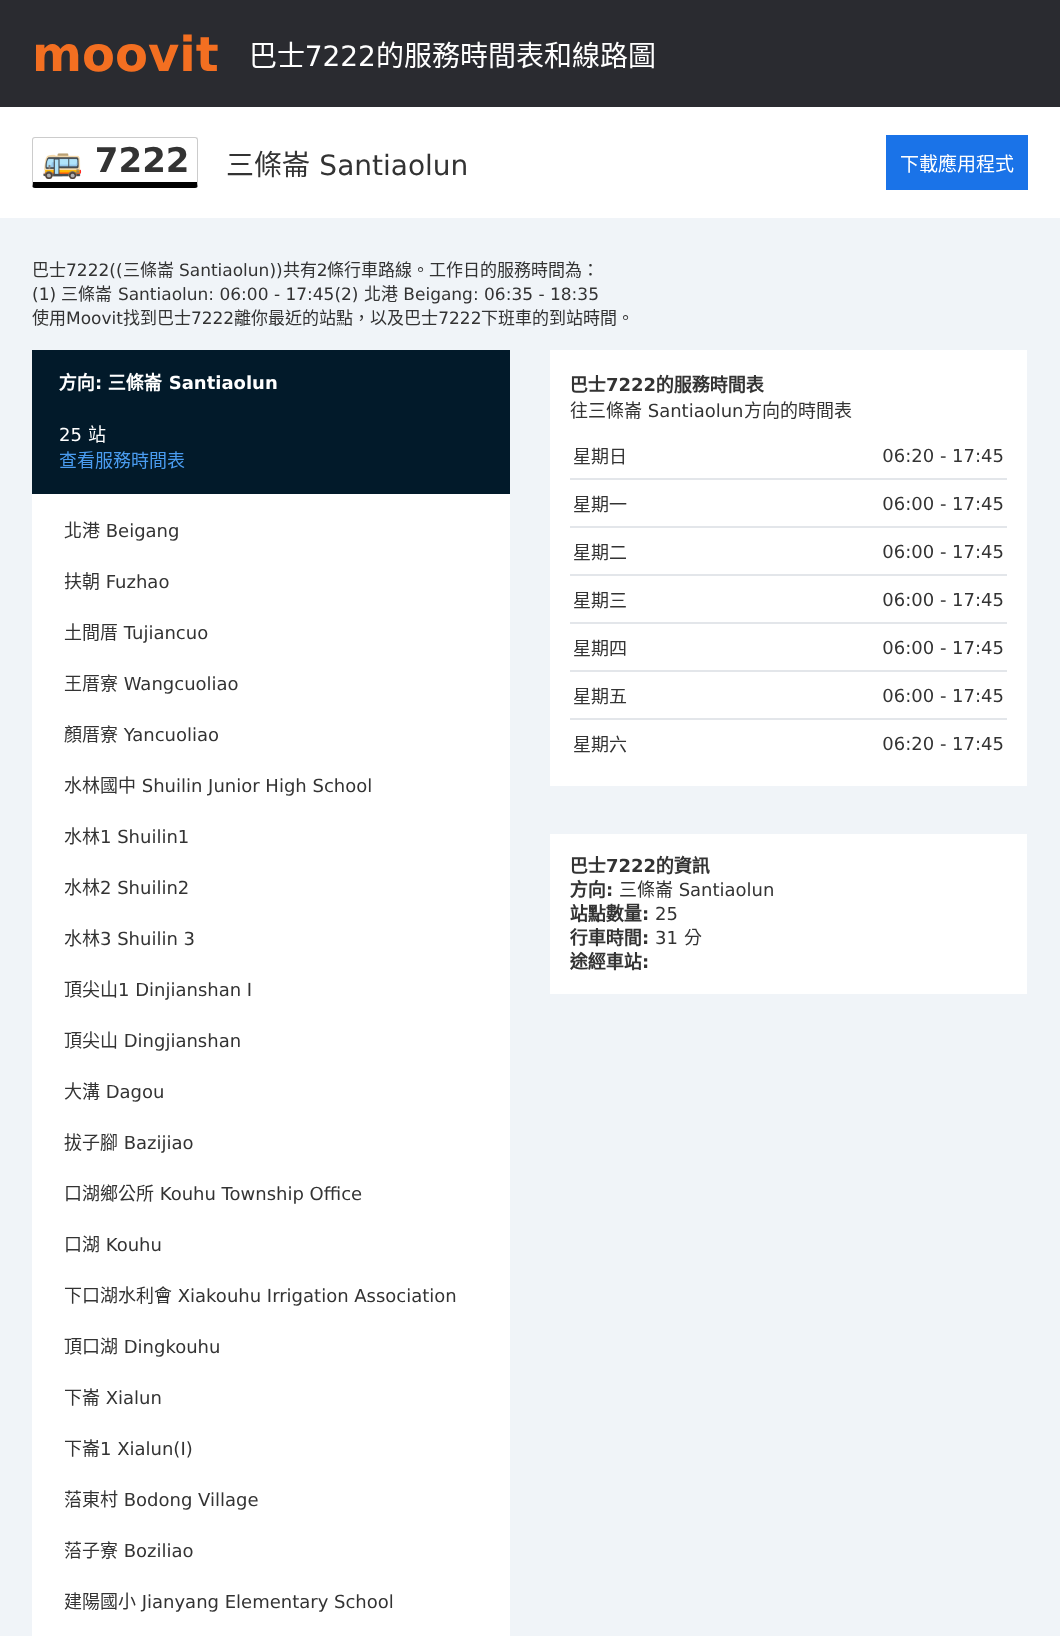moovit
巴士7222的服務時間表和線路圖
🚌 7222 三條崙 Santiaolun 下載應用程式
巴士7222((三條崙 Santiaolun))共有2條行車路線。工作日的服務時間為：
(1) 三條崙 Santiaolun: 06:00 - 17:45(2) 北港 Beigang: 06:35 - 18:35
使用Moovit找到巴士7222離你最近的站點，以及巴士7222下班車的到站時間。
方向: 三條崙 Santiaolun
25 站
查看服務時間表
北港 Beigang
扶朝 Fuzhao
土間厝 Tujiancuo
王厝寮 Wangcuoliao
顏厝寮 Yancuoliao
水林國中 Shuilin Junior High School
水林1 Shuilin1
水林2 Shuilin2
水林3 Shuilin 3
頂尖山1 Dinjianshan I
頂尖山 Dingjianshan
大溝 Dagou
拔子腳 Bazijiao
口湖鄉公所 Kouhu Township Office
口湖 Kouhu
下口湖水利會 Xiakouhu Irrigation Association
頂口湖 Dingkouhu
下崙 Xialun
下崙1 Xialun(I)
菭東村 Bodong Village
菭子寮 Boziliao
建陽國小 Jianyang Elementary School
巴士7222的服務時間表
往三條崙 Santiaolun方向的時間表
| 星期日 | 06:20 - 17:45 |
| 星期一 | 06:00 - 17:45 |
| 星期二 | 06:00 - 17:45 |
| 星期三 | 06:00 - 17:45 |
| 星期四 | 06:00 - 17:45 |
| 星期五 | 06:00 - 17:45 |
| 星期六 | 06:20 - 17:45 |
巴士7222的資訊
方向: 三條崙 Santiaolun
站點數量: 25
行車時間: 31 分
途經車站: